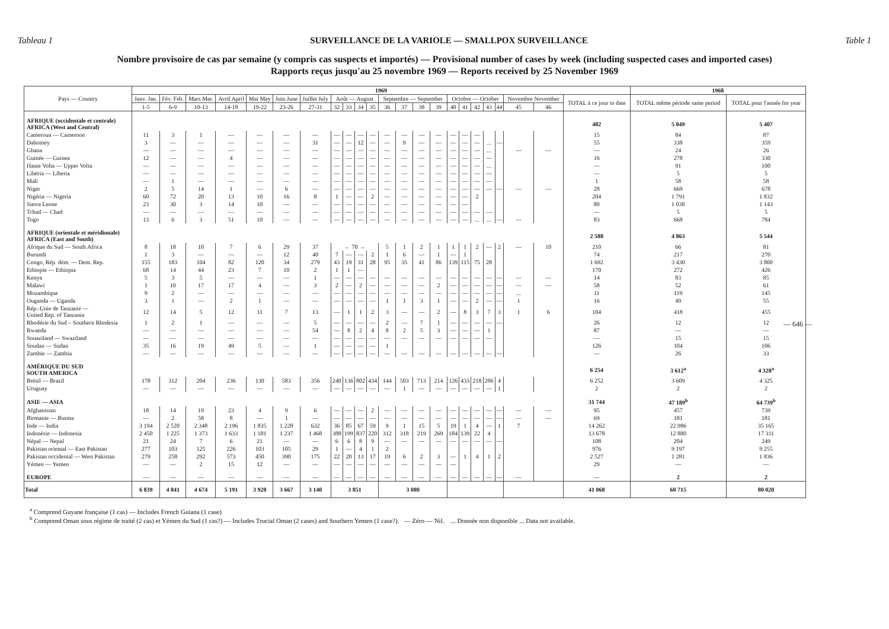Tableau 1 SURVEILLANCE DE LA VARIOLE — SMALLPOX SURVEILLANCE Table 1
Nombre provisoire de cas par semaine (y compris cas suspects et importés) — Provisional number of cases by week (including suspected cases and imported cases)
Rapports reçus jusqu'au 25 novembre 1969 — Reports received by 25 November 1969
| Pays — Country | 1969 | | | | | | | | | | | | | | | | | | | | | | | 1968 | |
| --- | --- | --- | --- | --- | --- | --- | --- | --- | --- | --- | --- | --- | --- | --- | --- | --- | --- | --- | --- | --- | --- | --- | --- | --- | --- |
| | Janv. Jan. | Fév. Feb. | Mars Mar. | Avril April | Mai May | Juin June | Juillet July | Août — August | | | | Septembre — September | | | | Octobre — October | | | | | Novembre November | | TOTAL à ce jour to date | TOTAL même période same period | TOTAL pour l'année for year |
| | 1-5 | 6-9 | 10-13 | 14-18 | 19-22 | 23-26 | 27-31 | 32 | 33 | 34 | 35 | 36 | 37 | 38 | 39 | 40 | 41 | 42 | 43 | 44 | 45 | 46 | | | |
| AFRIQUE (occidentale et centrale) AFRICA (West and Central) | | | | | | | | | | | | | | | | | | | | | | | 482 | 5 049 | 5 407 |
| Cameroun — Cameroon | 11 | 3 | 1 | — | — | — | — | — | — | — | — | — | — | — | — | — | — | — | | | | | 15 | 84 | 87 |
| Dahomey | 3 | — | — | — | — | — | 31 | — | — | 12 | — | — | 9 | — | — | — | — | — | ... | — | | | 55 | 338 | 359 |
| Ghana | — | — | — | — | — | — | — | — | — | — | — | — | — | — | — | — | — | — | ... | | — | — | — | 24 | 26 |
| Guinée — Guinea | 12 | — | — | 4 | — | — | — | — | — | — | — | — | — | — | — | — | — | — | — | | | | 16 | 278 | 330 |
| Haute Volta — Upper Volta | — | — | — | — | — | — | — | — | — | — | — | — | — | — | — | — | — | — | ... | | | | — | 91 | 100 |
| Libéria — Liberia | — | — | — | — | — | — | — | — | — | — | — | — | — | — | — | — | — | — | — | | | | — | 5 | 5 |
| Mali | — | 1 | — | — | — | — | — | — | — | — | — | — | — | — | — | — | — | — | — | | | | 1 | 58 | 58 |
| Niger | 2 | 5 | 14 | 1 | — | 6 | — | — | — | — | — | — | — | — | — | — | — | — | — | — | — | — | 28 | 669 | 678 |
| Nigéria — Nigeria | 60 | 72 | 20 | 13 | 10 | 16 | 8 | 1 | — | — | 2 | — | — | — | — | — | — | 2 | | | | | 204 | 1 791 | 1 832 |
| Sierra Leone | 23 | 30 | 3 | 14 | 10 | — | — | — | — | — | — | — | — | — | — | — | — | | | | | | 80 | 1 038 | 1 143 |
| Tchad — Chad | — | — | — | — | — | — | — | — | — | — | — | — | — | — | — | — | — | — | — | | | | — | 5 | 5 |
| Togo | 13 | 6 | 3 | 51 | 10 | — | — | — | — | — | — | — | — | — | — | — | — | ... | ... | — | — | | 83 | 668 | 784 |
| AFRIQUE (orientale et méridionale) AFRICA (East and South) | | | | | | | | | | | | | | | | | | | | | | | 2 588 | 4 863 | 5 544 |
| Afrique du Sud — South Africa | 8 | 18 | 10 | 7 | 6 | 29 | 37 | ← 70 → | | | | 5 | 1 | 2 | 1 | 1 | 1 | 2 | — | 2 | — | 10 | 210 | 66 | 81 |
| Burundi | 1 | 3 | — | — | — | 12 | 40 | 7 | — | — | 2 | 1 | 6 | — | 1 | — | 1 | | | | | | 74 | 217 | 270 |
| Congo, Rép. dém. — Dem. Rep. | 155 | 183 | 104 | 82 | 120 | 34 | 279 | 43 | 19 | 31 | 28 | 95 | 35 | 41 | 86 | 139 | 115 | 75 | 28 | | | | 1 692 | 3 430 | 3 800 |
| Ethiopie — Ethiopia | 68 | 14 | 44 | 23 | 7 | 10 | 2 | 1 | 1 | — | | | | | | | | | | | | | 170 | 272 | 426 |
| Kenya | 5 | 3 | 5 | — | — | — | 1 | — | — | — | — | — | — | — | — | — | — | — | — | — | — | — | 14 | 83 | 85 |
| Malawi | 1 | 10 | 17 | 17 | 4 | — | 3 | 2 | — | 2 | — | — | — | — | 2 | — | — | — | — | — | — | — | 58 | 52 | 61 |
| Mozambique | 9 | 2 | — | — | — | — | — | — | — | — | — | — | — | — | — | — | — | — | — | — | ... | | 11 | 119 | 145 |
| Ouganda — Uganda | 3 | 1 | — | 2 | 1 | — | — | — | — | — | — | 1 | 1 | 3 | 1 | — | — | 2 | — | — | 1 | | 16 | 49 | 55 |
| Rép.-Unie de Tanzanie — United Rep. of Tanzania | 12 | 14 | 5 | 12 | 11 | 7 | 13 | — | 1 | 1 | 2 | 3 | — | — | 2 | — | 8 | 3 | 7 | 3 | 1 | 6 | 104 | 418 | 455 |
| Rhodésie du Sud – Southern Rhodesia | 1 | 2 | 1 | — | — | — | 5 | — | — | — | — | 2 | — | 7 | 1 | — | — | — | — | — | | | 26 | 12 | 12 |
| Rwanda | — | — | — | — | — | — | 54 | — | 8 | 2 | 4 | 8 | 2 | 5 | 3 | — | — | — | 1 | | | | 87 | — | — |
| Souaziland — Swaziland | — | — | — | — | — | — | — | — | — | — | — | — | — | — | — | — | — | — | — | | | | — | 15 | 15 |
| Soudan — Sudan | 35 | 16 | 19 | 49 | 5 | — | 1 | — | — | — | — | 1 | | | | | | | | | | | 126 | 104 | 106 |
| Zambie — Zambia | — | — | — | — | — | — | — | — | — | — | — | — | — | — | — | — | — | — | — | — | | | — | 26 | 33 |
| AMÉRIQUE DU SUD SOUTH AMERICA | | | | | | | | | | | | | | | | | | | | | | | 6 254 | 3 612<sup>a</sup> | 4 328<sup>a</sup> |
| Brésil — Brazil | 178 | 312 | 204 | 236 | 130 | 583 | 356 | 240 | 136 | 802 | 434 | 144 | 503 | 713 | 214 | 126 | 433 | 218 | 286 | 4 | | | 6 252 | 3 609 | 4 325 |
| Uruguay | — | — | — | — | — | — | — | — | — | — | — | — | 1 | — | — | — | — | — | — | 1 | | | 2 | 2 | 2 |
| ASIE — ASIA | | | | | | | | | | | | | | | | | | | | | | | 31 744 | 47 189<sup>b</sup> | 64 739<sup>b</sup> |
| Afghanistan | 18 | 14 | 19 | 23 | 4 | 9 | 6 | — | — | — | 2 | — | — | — | — | — | — | — | — | — | — | — | 95 | 457 | 739 |
| Birmanie — Burma | — | 2 | 58 | 8 | — | 1 | — | — | — | — | — | — | — | — | — | — | — | — | — | — | — | — | 69 | 181 | 181 |
| Inde — India | 3 194 | 2 520 | 2 348 | 2 196 | 1 835 | 1 228 | 632 | 36 | 85 | 67 | 59 | 9 | 1 | 15 | 5 | 19 | 1 | 4 | — | 1 | 7 | | 14 262 | 22 986 | 35 165 |
| Indonésie — Indonesia | 2 450 | 1 225 | 1 373 | 1 633 | 1 181 | 1 237 | 1 468 | 388 | 199 | 837 | 220 | 312 | 318 | 219 | 269 | 184 | 139 | 22 | 4 | | | | 13 678 | 12 880 | 17 311 |
| Népal — Nepal | 21 | 24 | 7 | 6 | 21 | — | — | 6 | 6 | 8 | 9 | — | — | — | — | — | — | — | — | — | | | 108 | 204 | 249 |
| Pakistan oriental — East Pakistan | 277 | 103 | 125 | 226 | 103 | 105 | 29 | 1 | — | 4 | 1 | 2 | | | | | | | | | | | 976 | 9 197 | 9 255 |
| Pakistan occidental — West Pakistan | 279 | 258 | 292 | 573 | 450 | 390 | 175 | 22 | 20 | 13 | 17 | 19 | 6 | 2 | 3 | — | 1 | 4 | 1 | 2 | | | 2 527 | 1 281 | 1 836 |
| Yémen — Yemen | — | — | 2 | 15 | 12 | — | — | — | — | — | — | — | — | — | — | — | | | | | | | 29 | — | — |
| EUROPE | — | — | — | — | — | — | — | — | — | — | — | — | — | — | — | — | — | — | — | — | — | | — | 2 | 2 |
| Total | 6 839 | 4 841 | 4 674 | 5 191 | 3 920 | 3 667 | 3 140 | 3 851 | | | | 3 080 | | | | | | | | | | | 41 068 | 60 715 | 80 020 |
— 646 —
<sup>a</sup> Comprend Guyane française (1 cas) — Includes French Guiana (1 case)
<sup>b</sup> Comprend Oman sous régime de traité (2 cas) et Yémen du Sud (1 cas?) — Includes Trucial Oman (2 cases) and Southern Yemen (1 case?). — Zéro — Nil. ... Donnée non disponible ... Data not available.